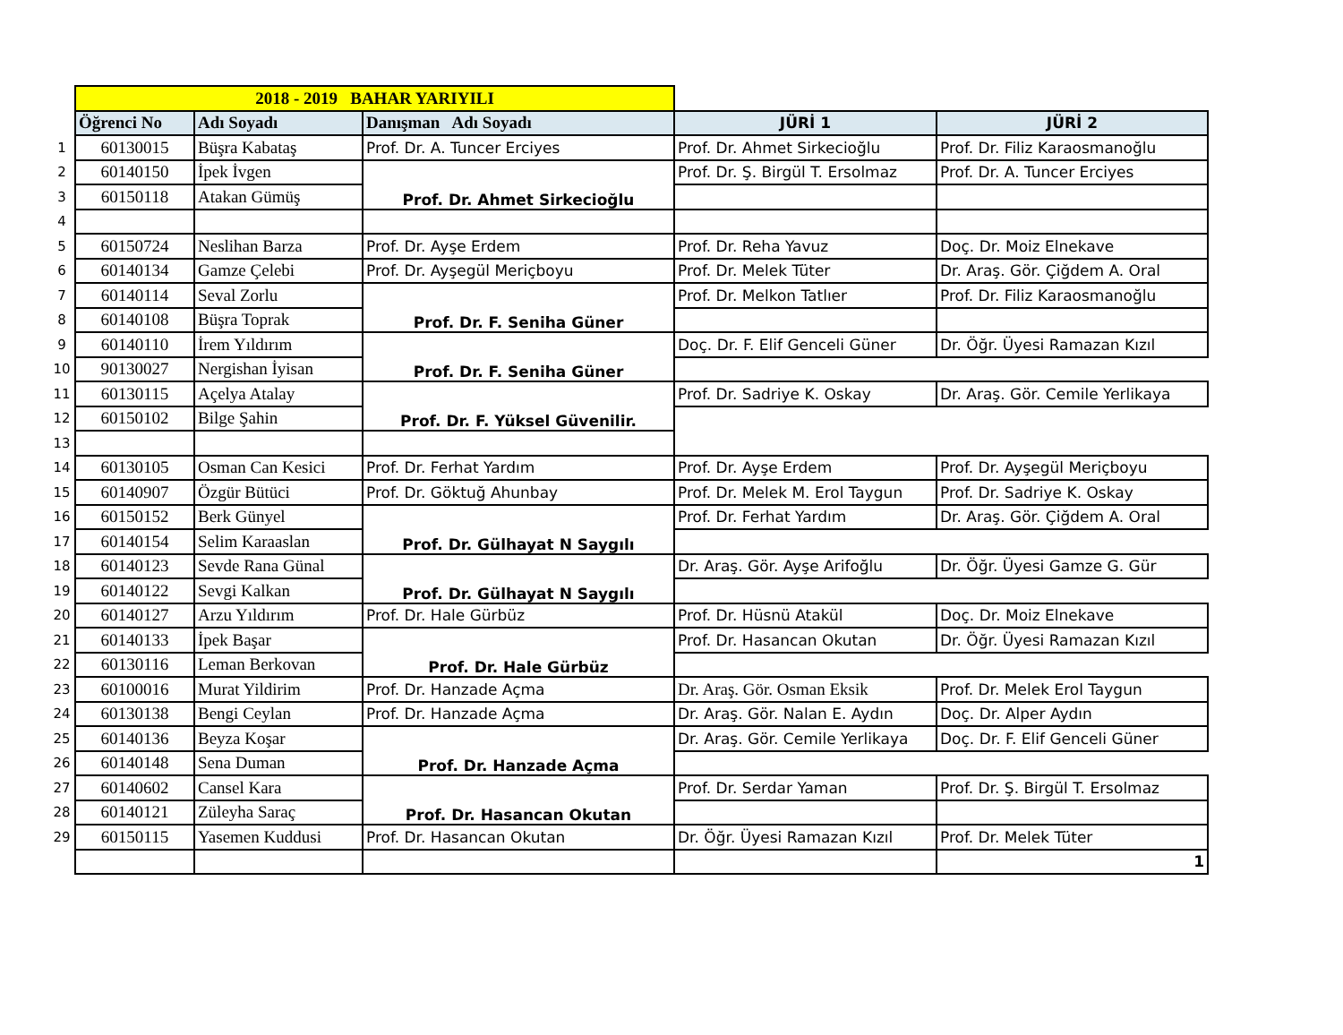| | 2018 - 2019 BAHAR YARIYILI | | | | |
| | Öğrenci No | Adı Soyadı | Danışman Adı Soyadı | JÜRİ 1 | JÜRİ 2 |
| 1 | 60130015 | Büşra Kabataş | Prof. Dr. A. Tuncer Erciyes | Prof. Dr. Ahmet Sirkecioğlu | Prof. Dr. Filiz Karaosmanoğlu |
| 2 | 60140150 | İpek İvgen | Prof. Dr. Ahmet Sirkecioğlu | Prof. Dr. Ş. Birgül T. Ersolmaz | Prof. Dr. A. Tuncer Erciyes |
| 3 | 60150118 | Atakan Gümüş | | | |
| 4 | | | | | |
| 5 | 60150724 | Neslihan Barza | Prof. Dr. Ayşe Erdem | Prof. Dr. Reha Yavuz | Doç. Dr. Moiz Elnekave |
| 6 | 60140134 | Gamze Çelebi | Prof. Dr. Ayşegül Meriçboyu | Prof. Dr. Melek Tüter | Dr. Araş. Gör. Çiğdem A. Oral |
| 7 | 60140114 | Seval Zorlu | Prof. Dr. F. Seniha Güner | Prof. Dr. Melkon Tatlıer | Prof. Dr. Filiz Karaosmanoğlu |
| 8 | 60140108 | Büşra Toprak | | | |
| 9 | 60140110 | İrem Yıldırım | Prof. Dr. F. Seniha Güner | Doç. Dr. F. Elif Genceli Güner | Dr. Öğr. Üyesi Ramazan Kızıl |
| 10 | 90130027 | Nergishan İyisan | | | |
| 11 | 60130115 | Açelya Atalay | Prof. Dr. F. Yüksel Güvenilir. | Prof. Dr. Sadriye K. Oskay | Dr. Araş. Gör. Cemile Yerlikaya |
| 12 | 60150102 | Bilge Şahin | | | |
| 13 | | | | | |
| 14 | 60130105 | Osman Can Kesici | Prof. Dr. Ferhat Yardım | Prof. Dr. Ayşe Erdem | Prof. Dr. Ayşegül Meriçboyu |
| 15 | 60140907 | Özgür Bütüci | Prof. Dr. Göktuğ Ahunbay | Prof. Dr. Melek M. Erol Taygun | Prof. Dr. Sadriye K. Oskay |
| 16 | 60150152 | Berk Günyel | Prof. Dr. Gülhayat N Saygılı | Prof. Dr. Ferhat Yardım | Dr. Araş. Gör. Çiğdem A. Oral |
| 17 | 60140154 | Selim Karaaslan | | | |
| 18 | 60140123 | Sevde Rana Günal | Prof. Dr. Gülhayat N Saygılı | Dr. Araş. Gör. Ayşe Arifoğlu | Dr. Öğr. Üyesi Gamze G. Gür |
| 19 | 60140122 | Sevgi Kalkan | | | |
| 20 | 60140127 | Arzu Yıldırım | Prof. Dr. Hale Gürbüz | Prof. Dr. Hüsnü Atakül | Doç. Dr. Moiz Elnekave |
| 21 | 60140133 | İpek Başar | Prof. Dr. Hale Gürbüz | Prof. Dr. Hasancan Okutan | Dr. Öğr. Üyesi Ramazan Kızıl |
| 22 | 60130116 | Leman Berkovan | | | |
| 23 | 60100016 | Murat Yildirim | Prof. Dr. Hanzade Açma | Dr. Araş. Gör. Osman Eksik | Prof. Dr. Melek Erol Taygun |
| 24 | 60130138 | Bengi Ceylan | Prof. Dr. Hanzade Açma | Dr. Araş. Gör. Nalan E. Aydın | Doç. Dr. Alper Aydın |
| 25 | 60140136 | Beyza Koşar | Prof. Dr. Hanzade Açma | Dr. Araş. Gör. Cemile Yerlikaya | Doç. Dr. F. Elif Genceli Güner |
| 26 | 60140148 | Sena Duman | | | |
| 27 | 60140602 | Cansel Kara | Prof. Dr. Hasancan Okutan | Prof. Dr. Serdar Yaman | Prof. Dr. Ş. Birgül T. Ersolmaz |
| 28 | 60140121 | Züleyha Saraç | | | |
| 29 | 60150115 | Yasemen Kuddusi | Prof. Dr. Hasancan Okutan | Dr. Öğr. Üyesi Ramazan Kızıl | Prof. Dr. Melek Tüter |
| | | | | | 1 |